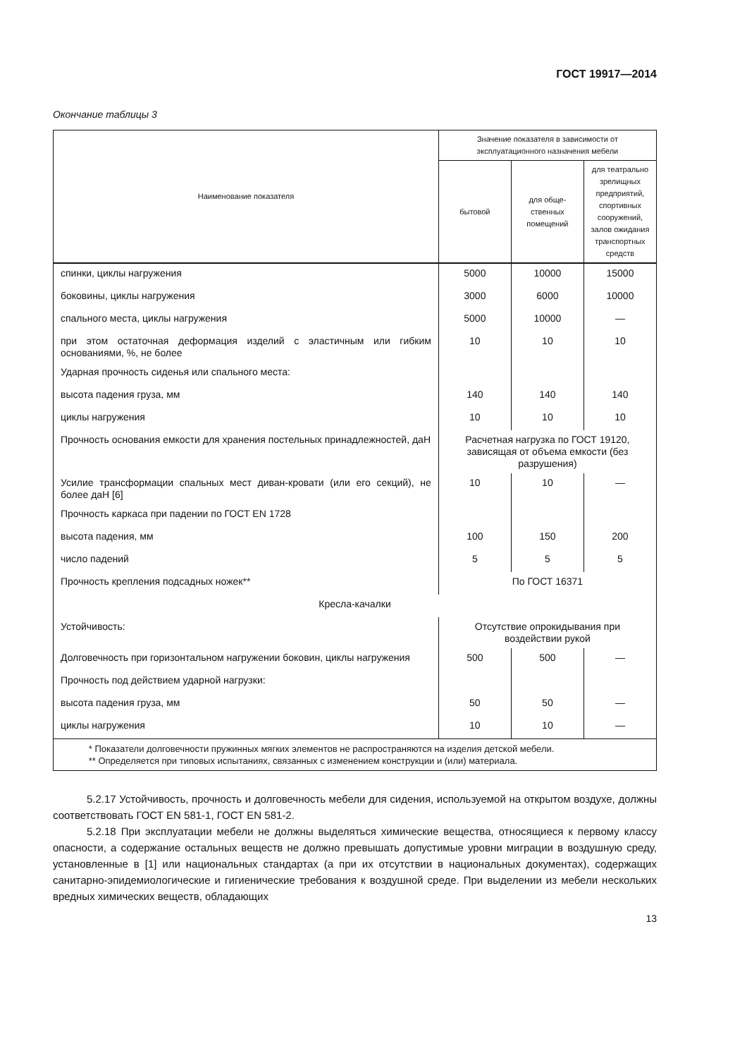ГОСТ 19917—2014
Окончание таблицы 3
| Наименование показателя | Значение показателя в зависимости от эксплуатационного назначения мебели | | |
| --- | --- | --- | --- |
| | бытовой | для обще-ственных помещений | для театрально зрелищных предприятий, спортивных сооружений, залов ожидания транспортных средств |
| спинки, циклы нагружения | 5000 | 10000 | 15000 |
| боковины, циклы нагружения | 3000 | 6000 | 10000 |
| спального места, циклы нагружения | 5000 | 10000 | — |
| при этом остаточная деформация изделий с эластичным или гибким основаниями, %, не более | 10 | 10 | 10 |
| Ударная прочность сиденья или спального места: | | | |
| высота падения груза, мм | 140 | 140 | 140 |
| циклы нагружения | 10 | 10 | 10 |
| Прочность основания емкости для хранения постельных принадлежностей, даН | Расчетная нагрузка по ГОСТ 19120, зависящая от объема емкости (без разрушения) | | |
| Усилие трансформации спальных мест диван-кровати (или его секций), не более даН [6] | 10 | 10 | — |
| Прочность каркаса при падении по ГОСТ EN 1728 | | | |
| высота падения, мм | 100 | 150 | 200 |
| число падений | 5 | 5 | 5 |
| Прочность крепления подсадных ножек** | По ГОСТ 16371 | | |
| Кресла-качалки | | | |
| Устойчивость: | Отсутствие опрокидывания при воздействии рукой | | |
| Долговечность при горизонтальном нагружении боковин, циклы нагружения | 500 | 500 | — |
| Прочность под действием ударной нагрузки: | | | |
| высота падения груза, мм | 50 | 50 | — |
| циклы нагружения | 10 | 10 | — |
| * Показатели долговечности пружинных мягких элементов не распространяются на изделия детской мебели. ** Определяется при типовых испытаниях, связанных с изменением конструкции и (или) материала. | | | |
5.2.17 Устойчивость, прочность и долговечность мебели для сидения, используемой на открытом воздухе, должны соответствовать ГОСТ EN 581-1, ГОСТ EN 581-2.
5.2.18 При эксплуатации мебели не должны выделяться химические вещества, относящиеся к первому классу опасности, а содержание остальных веществ не должно превышать допустимые уровни миграции в воздушную среду, установленные в [1] или национальных стандартах (а при их отсутствии в национальных документах), содержащих санитарно-эпидемиологические и гигиенические требования к воздушной среде. При выделении из мебели нескольких вредных химических веществ, обладающих
13